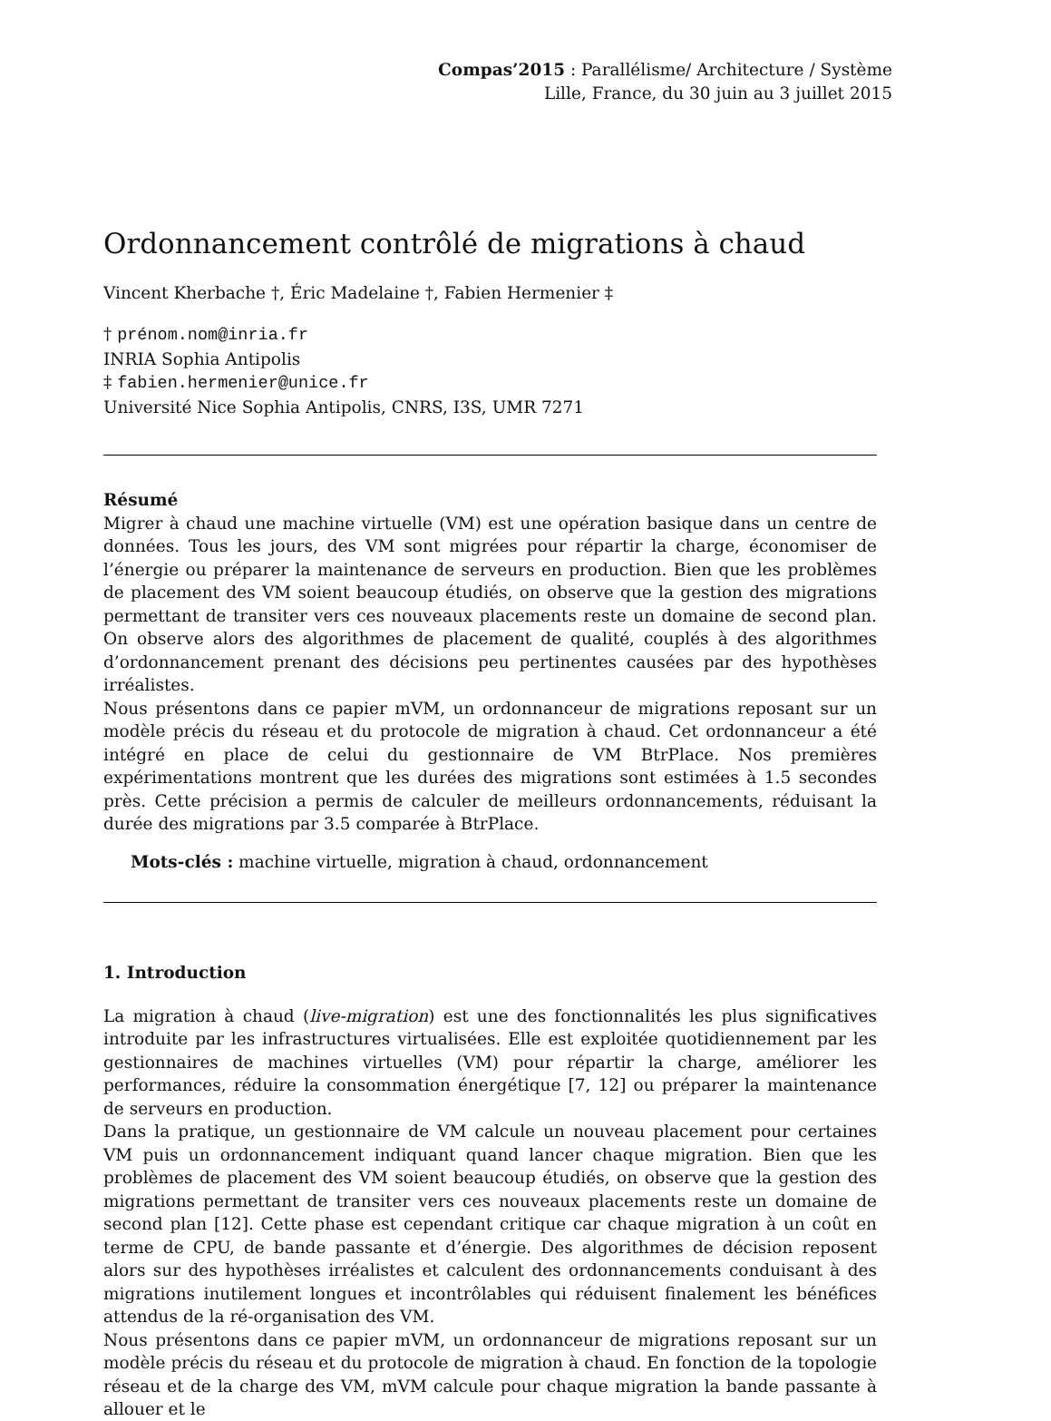Compas’2015 : Parallélisme/ Architecture / Système
Lille, France, du 30 juin au 3 juillet 2015
Ordonnancement contrôlé de migrations à chaud
Vincent Kherbache †, Éric Madelaine †, Fabien Hermenier ‡
† prénom.nom@inria.fr
INRIA Sophia Antipolis
‡ fabien.hermenier@unice.fr
Université Nice Sophia Antipolis, CNRS, I3S, UMR 7271
Résumé
Migrer à chaud une machine virtuelle (VM) est une opération basique dans un centre de données. Tous les jours, des VM sont migrées pour répartir la charge, économiser de l’énergie ou préparer la maintenance de serveurs en production. Bien que les problèmes de placement des VM soient beaucoup étudiés, on observe que la gestion des migrations permettant de transiter vers ces nouveaux placements reste un domaine de second plan. On observe alors des algorithmes de placement de qualité, couplés à des algorithmes d’ordonnancement prenant des décisions peu pertinentes causées par des hypothèses irréalistes.
Nous présentons dans ce papier mVM, un ordonnanceur de migrations reposant sur un modèle précis du réseau et du protocole de migration à chaud. Cet ordonnanceur a été intégré en place de celui du gestionnaire de VM BtrPlace. Nos premières expérimentations montrent que les durées des migrations sont estimées à 1.5 secondes près. Cette précision a permis de calculer de meilleurs ordonnancements, réduisant la durée des migrations par 3.5 comparée à BtrPlace.
Mots-clés : machine virtuelle, migration à chaud, ordonnancement
1. Introduction
La migration à chaud (live-migration) est une des fonctionnalités les plus significatives introduite par les infrastructures virtualisées. Elle est exploitée quotidiennement par les gestionnaires de machines virtuelles (VM) pour répartir la charge, améliorer les performances, réduire la consommation énergétique [7, 12] ou préparer la maintenance de serveurs en production.
Dans la pratique, un gestionnaire de VM calcule un nouveau placement pour certaines VM puis un ordonnancement indiquant quand lancer chaque migration. Bien que les problèmes de placement des VM soient beaucoup étudiés, on observe que la gestion des migrations permettant de transiter vers ces nouveaux placements reste un domaine de second plan [12]. Cette phase est cependant critique car chaque migration à un coût en terme de CPU, de bande passante et d’énergie. Des algorithmes de décision reposent alors sur des hypothèses irréalistes et calculent des ordonnancements conduisant à des migrations inutilement longues et incontrôlables qui réduisent finalement les bénéfices attendus de la ré-organisation des VM.
Nous présentons dans ce papier mVM, un ordonnanceur de migrations reposant sur un modèle précis du réseau et du protocole de migration à chaud. En fonction de la topologie réseau et de la charge des VM, mVM calcule pour chaque migration la bande passante à allouer et le